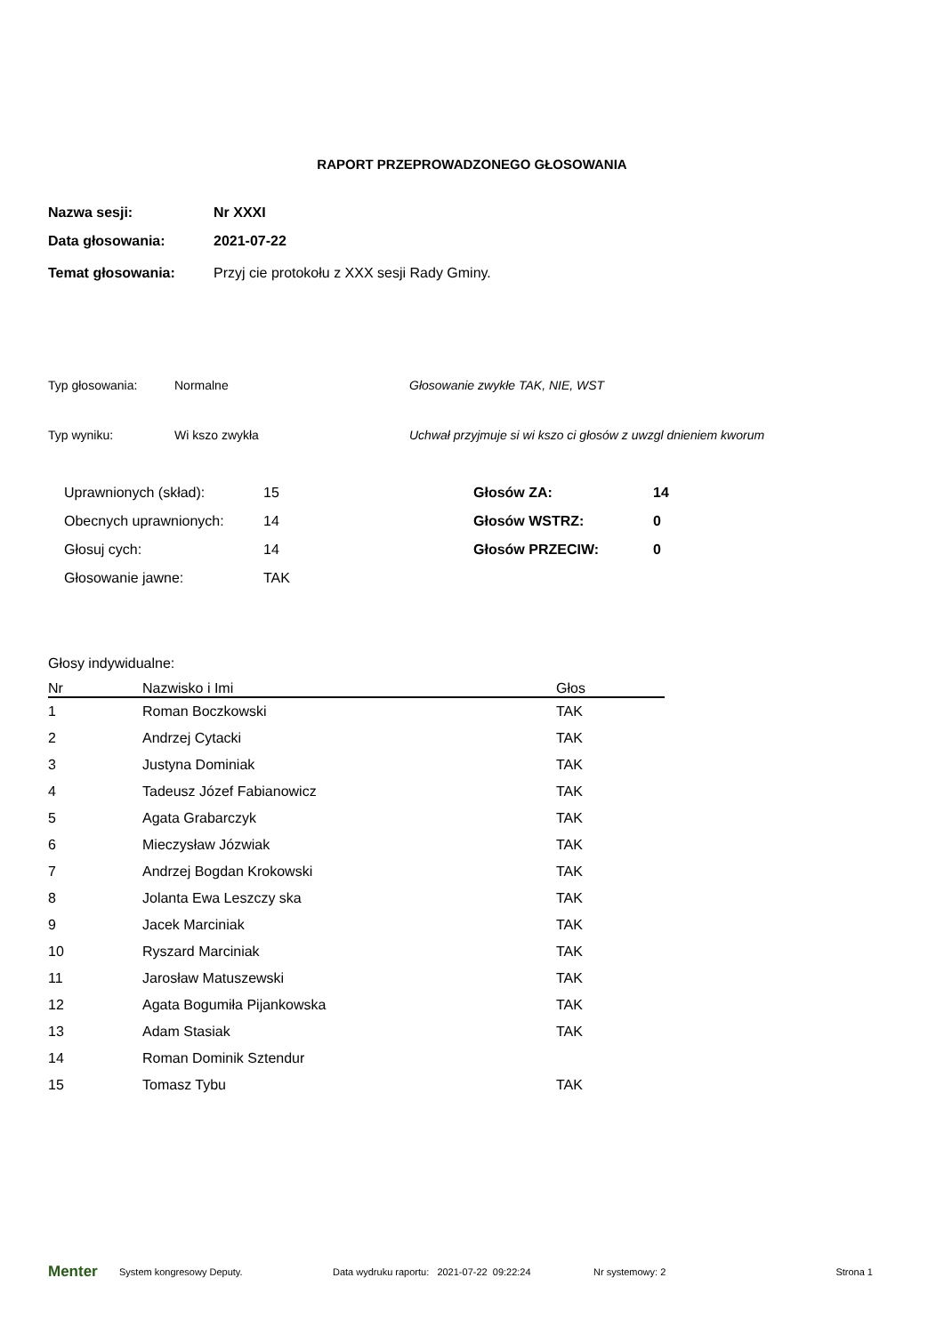RAPORT PRZEPROWADZONEGO GŁOSOWANIA
Nazwa sesji: Nr XXXI
Data głosowania: 2021-07-22
Temat głosowania: Przyj cie protokołu z XXX sesji Rady Gminy.
Typ głosowania: Normalne Głosowanie zwykłe TAK, NIE, WST
Typ wyniku: Wi kszo zwykła Uchwał przyjmuje si wi kszo ci głosów z uwzgl dnieniem kworum
| Uprawnionych (skład): | 15 |
| Obecnych uprawnionych: | 14 |
| Głosuj cych: | 14 |
| Głosowanie jawne: | TAK |
| Głosów ZA: | 14 |
| Głosów WSTRZ: | 0 |
| Głosów PRZECIW: | 0 |
Głosy indywidualne:
| Nr | Nazwisko i Imi | Głos |
| --- | --- | --- |
| 1 | Roman Boczkowski | TAK |
| 2 | Andrzej Cytacki | TAK |
| 3 | Justyna Dominiak | TAK |
| 4 | Tadeusz Józef Fabianowicz | TAK |
| 5 | Agata Grabarczyk | TAK |
| 6 | Mieczysław Józwiak | TAK |
| 7 | Andrzej Bogdan Krokowski | TAK |
| 8 | Jolanta Ewa Leszczy ska | TAK |
| 9 | Jacek Marciniak | TAK |
| 10 | Ryszard Marciniak | TAK |
| 11 | Jarosław Matuszewski | TAK |
| 12 | Agata Bogumiła Pijankowska | TAK |
| 13 | Adam Stasiak | TAK |
| 14 | Roman Dominik Sztendur | |
| 15 | Tomasz Tybu | TAK |
Menter System kongresowy Deputy. Data wydruku raportu: 2021-07-22 09:22:24 Nr systemowy: 2 Strona 1